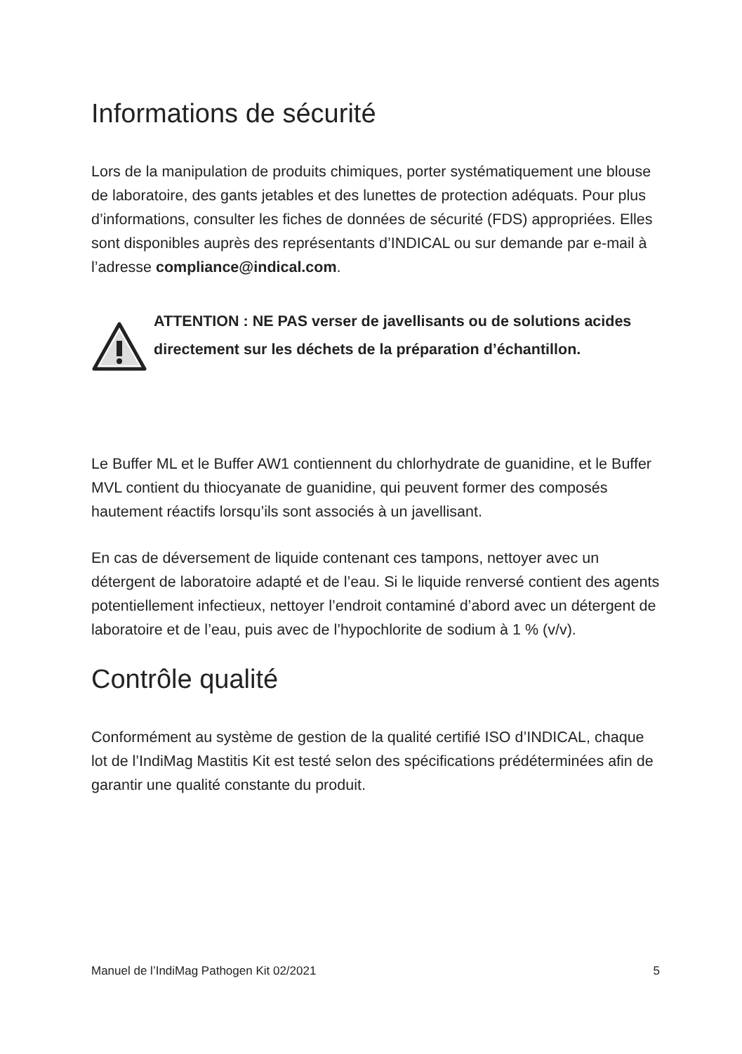Informations de sécurité
Lors de la manipulation de produits chimiques, porter systématiquement une blouse de laboratoire, des gants jetables et des lunettes de protection adéquats. Pour plus d’informations, consulter les fiches de données de sécurité (FDS) appropriées. Elles sont disponibles auprès des représentants d’INDICAL ou sur demande par e-mail à l’adresse compliance@indical.com.
ATTENTION : NE PAS verser de javellisants ou de solutions acides directement sur les déchets de la préparation d’échantillon.
Le Buffer ML et le Buffer AW1 contiennent du chlorhydrate de guanidine, et le Buffer MVL contient du thiocyanate de guanidine, qui peuvent former des composés hautement réactifs lorsqu’ils sont associés à un javellisant.
En cas de déversement de liquide contenant ces tampons, nettoyer avec un détergent de laboratoire adapté et de l’eau. Si le liquide renversé contient des agents potentiellement infectieux, nettoyer l’endroit contaminé d’abord avec un détergent de laboratoire et de l’eau, puis avec de l’hypochlorite de sodium à 1 % (v/v).
Contrôle qualité
Conformément au système de gestion de la qualité certifié ISO d’INDICAL, chaque lot de l’IndiMag Mastitis Kit est testé selon des spécifications prédéterminées afin de garantir une qualité constante du produit.
Manuel de l’IndiMag Pathogen Kit 02/2021 5